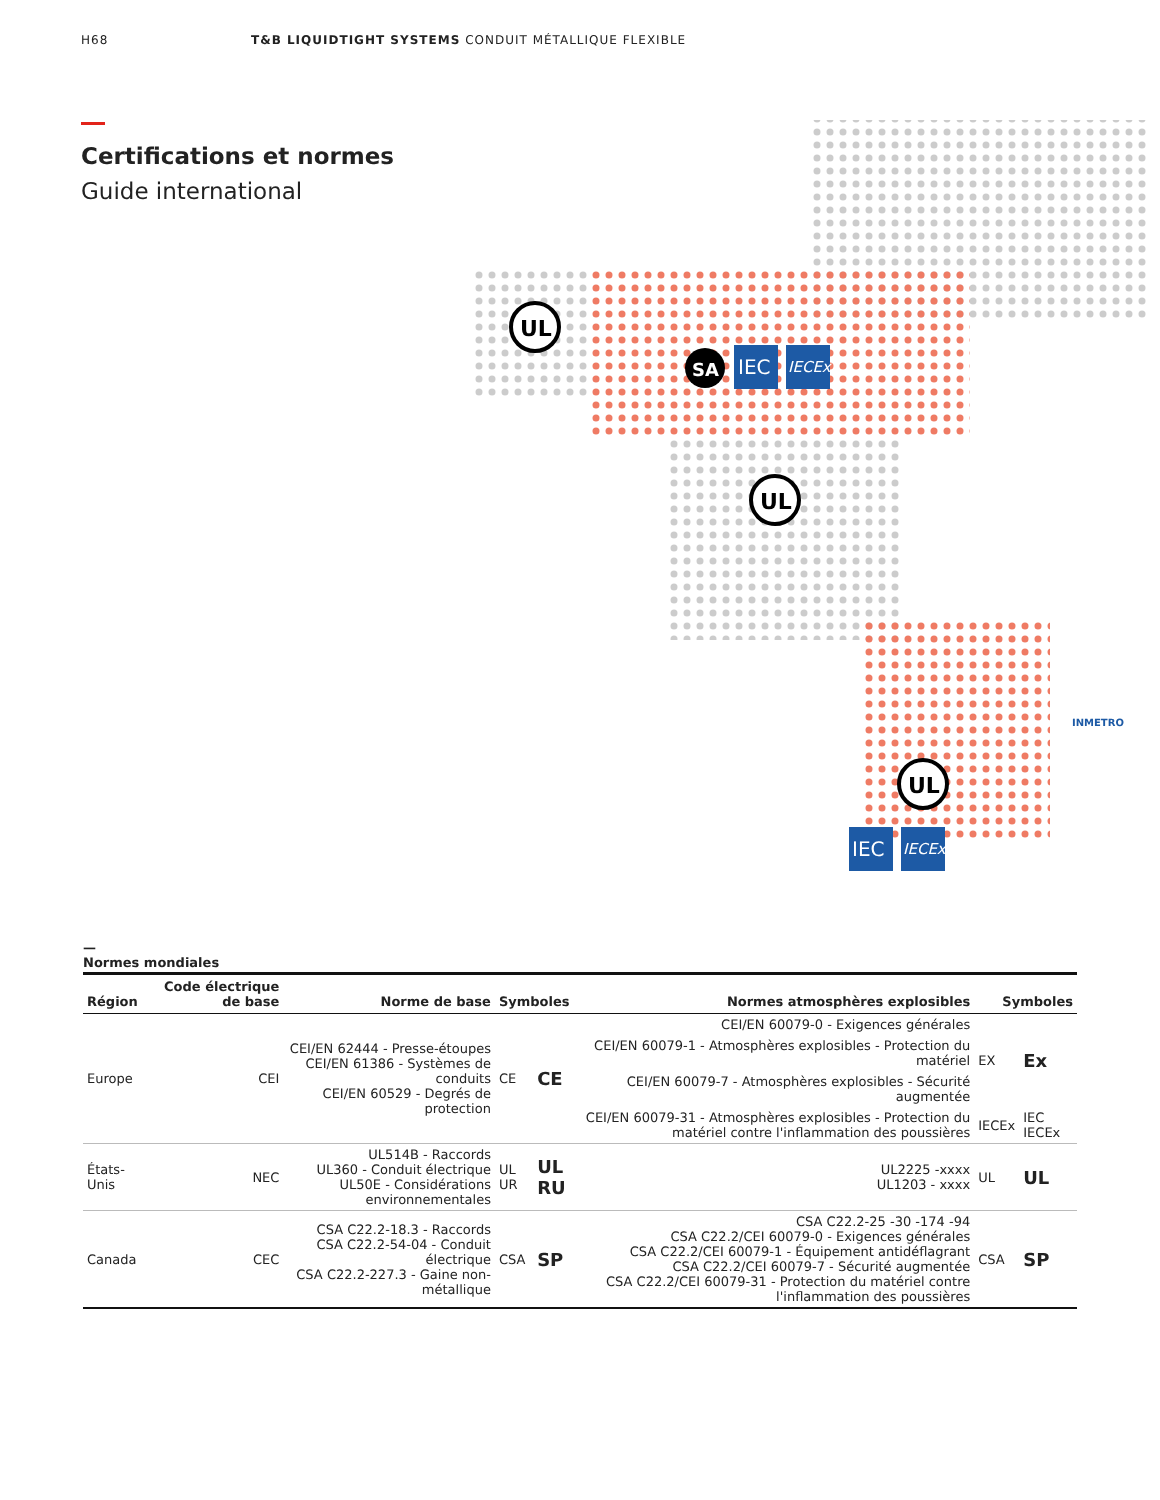H68 T&B LIQUIDTIGHT SYSTEMS CONDUIT MÉTALLIQUE FLEXIBLE
Certifications et normes
Guide international
UL
SA
IEC
IECEx
UL
UL
IEC
IECEx
INMETRO
—
Normes mondiales
| Région | Code électrique de base | Norme de base | Symboles | | Normes atmosphères explosibles | Symboles | |
| --- | --- | --- | --- | --- | --- | --- | --- |
| Europe | CEI | CEI/EN 62444 - Presse-étoupes CEI/EN 61386 - Systèmes de conduits CEI/EN 60529 - Degrés de protection | CE | CE | CEI/EN 60079-0 - Exigences générales | EX | Ex |
| | | | | | CEI/EN 60079-1 - Atmosphères explosibles - Protection du matériel | | |
| | | | | | CEI/EN 60079-7 - Atmosphères explosibles - Sécurité augmentée | | |
| | | | | | CEI/EN 60079-31 - Atmosphères explosibles - Protection du matériel contre l'inflammation des poussières | IECEx | IEC IECEx |
| États-Unis | NEC | UL514B - Raccords UL360 - Conduit électrique UL50E - Considérations environnementales | UL UR | UL RU | UL2225 -xxxx UL1203 - xxxx | UL | UL |
| Canada | CEC | CSA C22.2-18.3 - Raccords CSA C22.2-54-04 - Conduit électrique CSA C22.2-227.3 - Gaine non-métallique | CSA | SP | CSA C22.2-25 -30 -174 -94 CSA C22.2/CEI 60079-0 - Exigences générales CSA C22.2/CEI 60079-1 - Équipement antidéflagrant CSA C22.2/CEI 60079-7 - Sécurité augmentée CSA C22.2/CEI 60079-31 - Protection du matériel contre l'inflammation des poussières | CSA | SP |